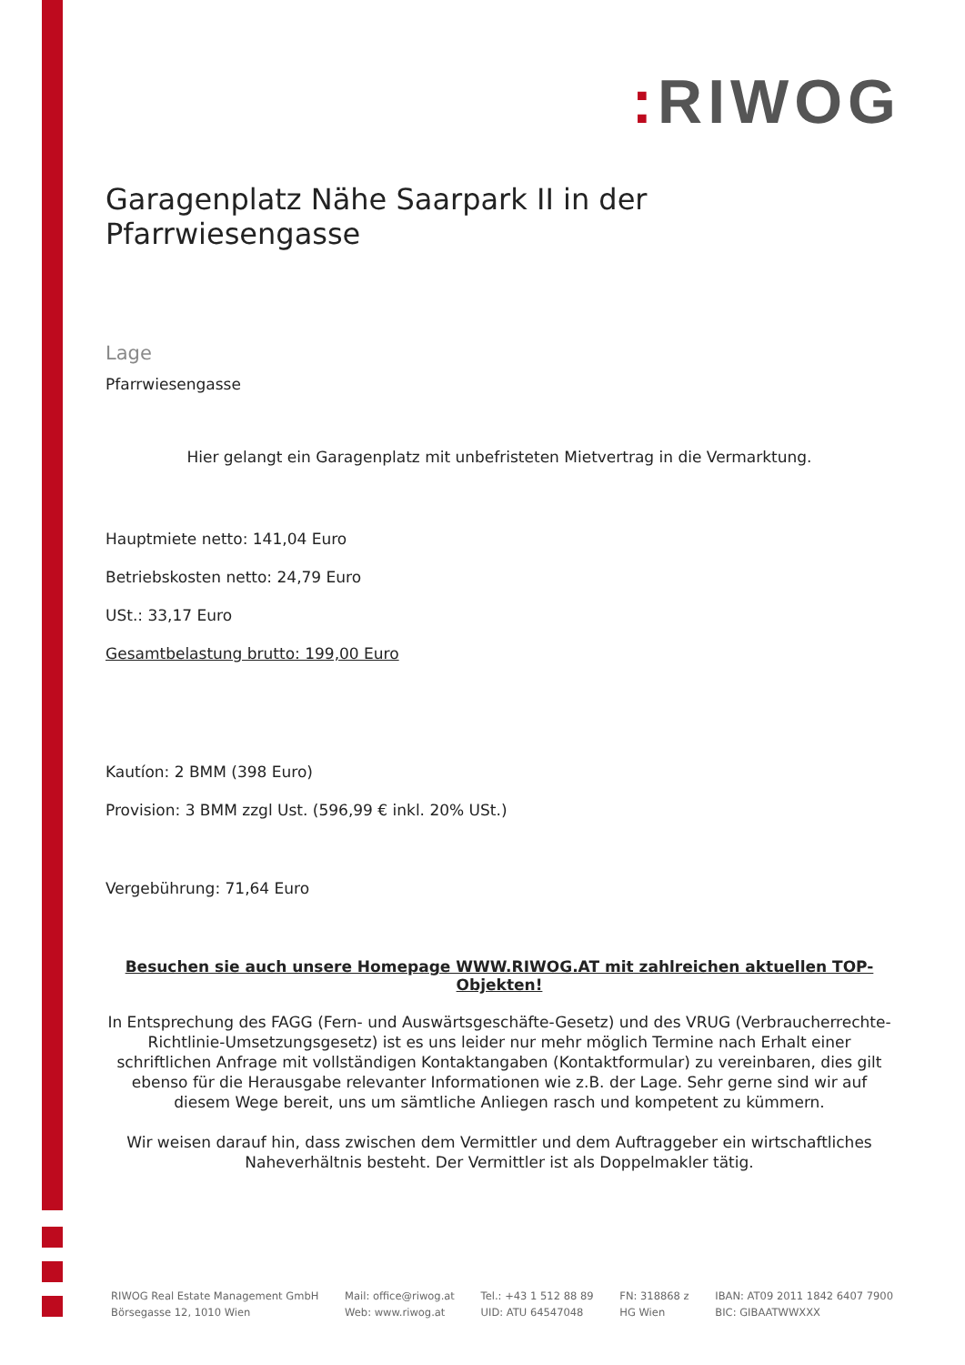: RIWOG
Garagenplatz Nähe Saarpark II in der Pfarrwiesengasse
Lage
Pfarrwiesengasse
Hier gelangt ein Garagenplatz mit unbefristeten Mietvertrag in die Vermarktung.
Hauptmiete netto: 141,04 Euro
Betriebskosten netto: 24,79 Euro
USt.: 33,17 Euro
Gesamtbelastung brutto: 199,00 Euro
Kautíon: 2 BMM (398 Euro)
Provision: 3 BMM zzgl Ust. (596,99 € inkl. 20% USt.)
Vergebührung: 71,64 Euro
Besuchen sie auch unsere Homepage WWW.RIWOG.AT mit zahlreichen aktuellen TOP- Objekten!
In Entsprechung des FAGG (Fern- und Auswärtsgeschäfte-Gesetz) und des VRUG (Verbraucherrechte-Richtlinie-Umsetzungsgesetz) ist es uns leider nur mehr möglich Termine nach Erhalt einer schriftlichen Anfrage mit vollständigen Kontaktangaben (Kontaktformular) zu vereinbaren, dies gilt ebenso für die Herausgabe relevanter Informationen wie z.B. der Lage. Sehr gerne sind wir auf diesem Wege bereit, uns um sämtliche Anliegen rasch und kompetent zu kümmern.
Wir weisen darauf hin, dass zwischen dem Vermittler und dem Auftraggeber ein wirtschaftliches Naheverhältnis besteht. Der Vermittler ist als Doppelmakler tätig.
RIWOG Real Estate Management GmbH
Börsegasse 12, 1010 Wien
Mail: office@riwog.at
Web: www.riwog.at
Tel.: +43 1 512 88 89
UID: ATU 64547048
FN: 318868 z
HG Wien
IBAN: AT09 2011 1842 6407 7900
BIC: GIBAATWWXXX